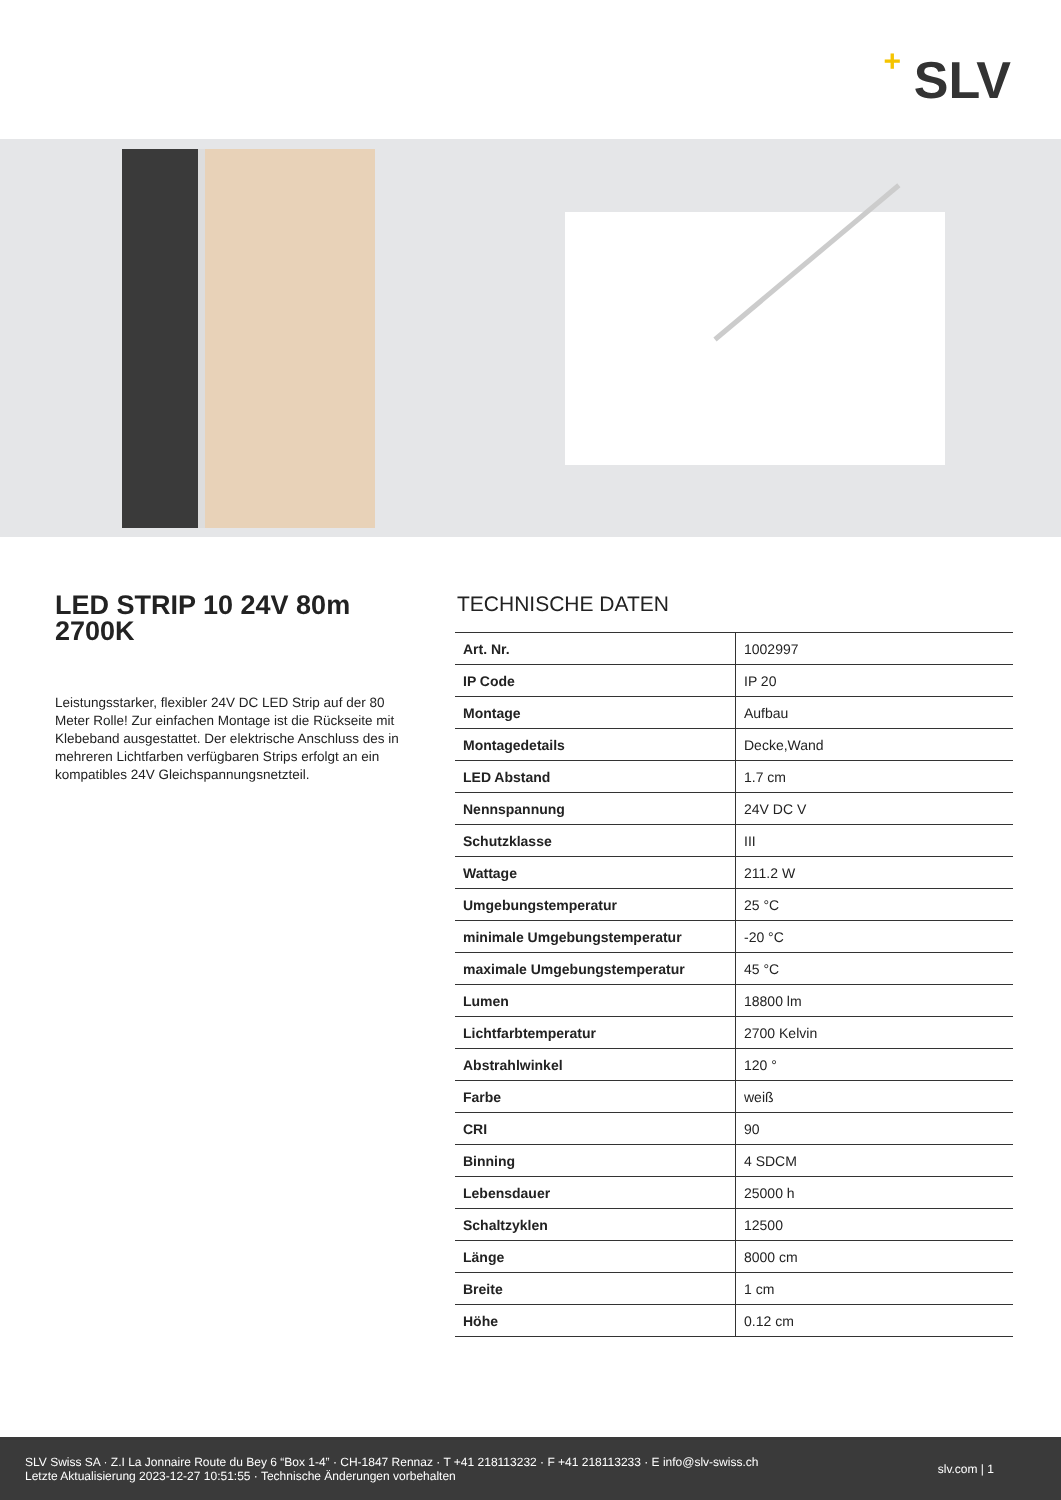+ SLV
LED STRIP 10 24V 80m 2700K
Leistungsstarker, flexibler 24V DC LED Strip auf der 80 Meter Rolle! Zur einfachen Montage ist die Rückseite mit Klebeband ausgestattet. Der elektrische Anschluss des in mehreren Lichtfarben verfügbaren Strips erfolgt an ein kompatibles 24V Gleichspannungsnetzteil.
TECHNISCHE DATEN
| Art. Nr. | 1002997 |
| IP Code | IP 20 |
| Montage | Aufbau |
| Montagedetails | Decke,Wand |
| LED Abstand | 1.7 cm |
| Nennspannung | 24V DC V |
| Schutzklasse | III |
| Wattage | 211.2 W |
| Umgebungstemperatur | 25 °C |
| minimale Umgebungstemperatur | -20 °C |
| maximale Umgebungstemperatur | 45 °C |
| Lumen | 18800 lm |
| Lichtfarbtemperatur | 2700 Kelvin |
| Abstrahlwinkel | 120 ° |
| Farbe | weiß |
| CRI | 90 |
| Binning | 4 SDCM |
| Lebensdauer | 25000 h |
| Schaltzyklen | 12500 |
| Länge | 8000 cm |
| Breite | 1 cm |
| Höhe | 0.12 cm |
SLV Swiss SA · Z.I La Jonnaire Route du Bey 6 “Box 1-4” · CH-1847 Rennaz · T +41 218113232 · F +41 218113233 · E info@slv-swiss.ch
Letzte Aktualisierung 2023-12-27 10:51:55 · Technische Änderungen vorbehalten
slv.com | 1